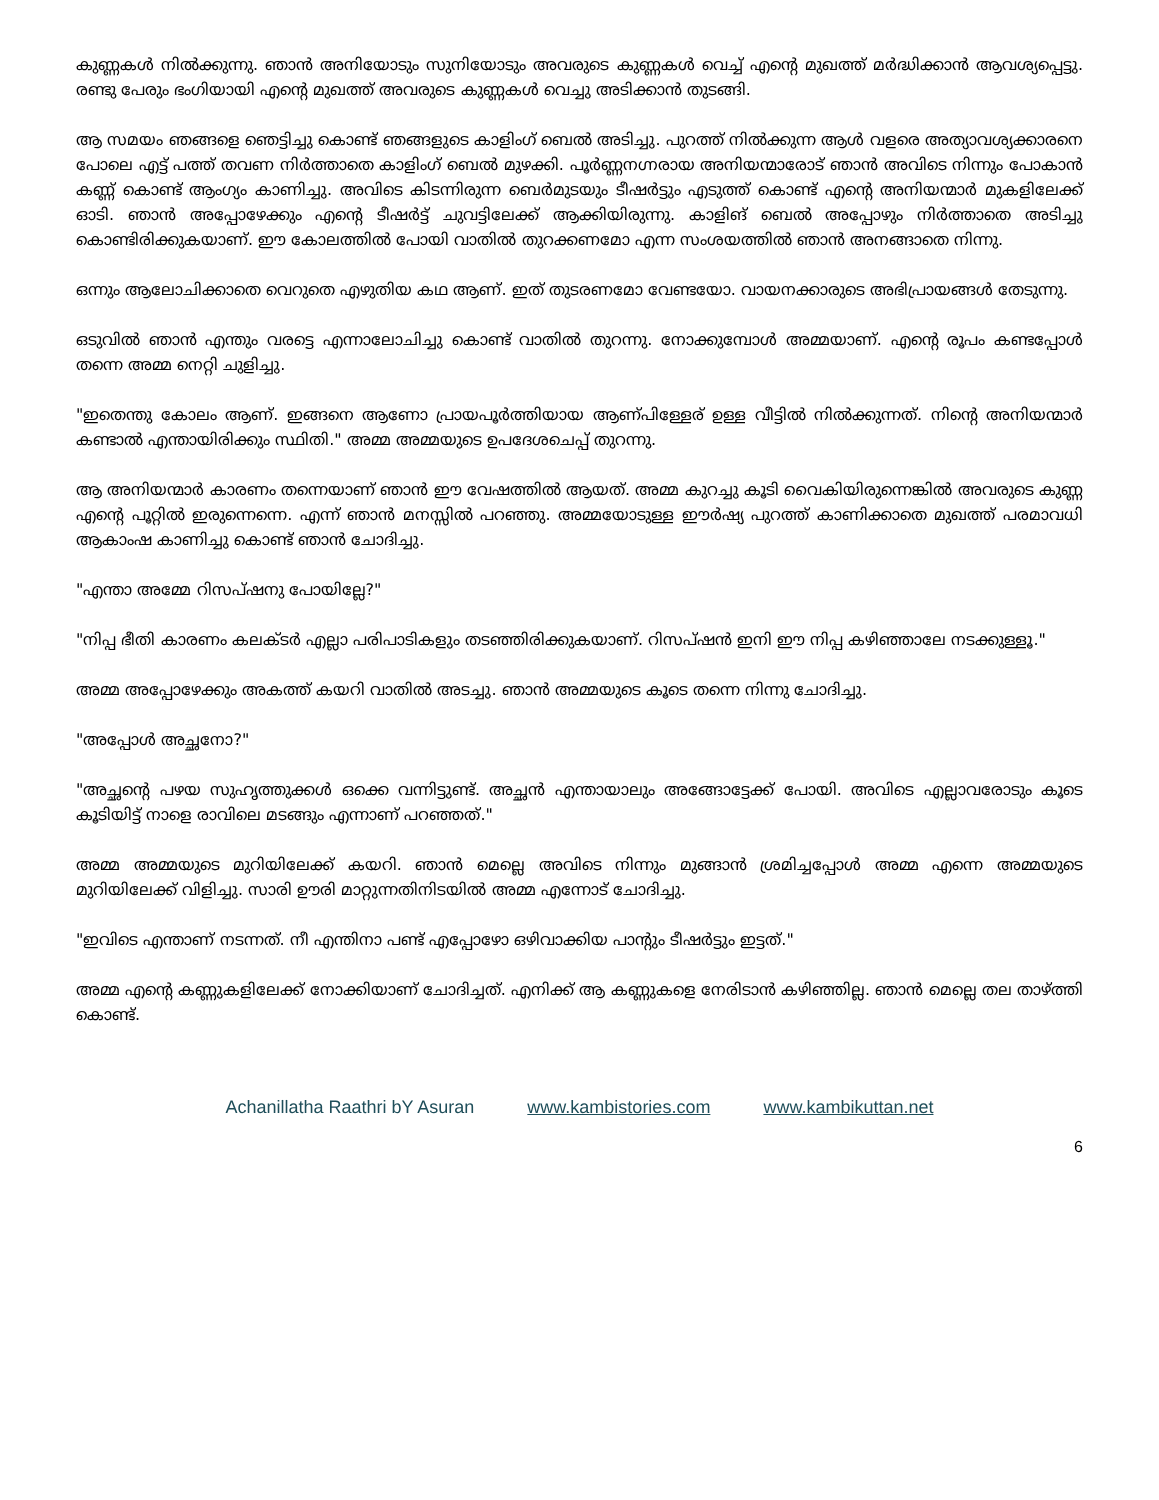കുണ്ണകൾ നിൽക്കുന്നു. ഞാൻ അനിയോടും സുനിയോടും അവരുടെ കുണ്ണകൾ വെച്ച് എന്റെ മുഖത്ത് മർദ്ധിക്കാൻ ആവശ്യപ്പെട്ടു. രണ്ടു പേരും ഭംഗിയായി എന്റെ മുഖത്ത് അവരുടെ കുണ്ണകൾ വെച്ചു അടിക്കാൻ തുടങ്ങി.
ആ സമയം ഞങ്ങളെ ഞെട്ടിച്ചു കൊണ്ട് ഞങ്ങളുടെ കാളിംഗ് ബെൽ അടിച്ചു. പുറത്ത് നിൽക്കുന്ന ആൾ വളരെ അത്യാവശ്യക്കാരനെ പോലെ എട്ട് പത്ത് തവണ നിർത്താതെ കാളിംഗ് ബെൽ മുഴക്കി. പൂർണ്ണനഗ്നരായ അനിയന്മാരോട് ഞാൻ അവിടെ നിന്നും പോകാൻ കണ്ണ് കൊണ്ട് ആംഗ്യം കാണിച്ചു. അവിടെ കിടന്നിരുന്ന ബെർമുടയും ടീഷർട്ടും എടുത്ത് കൊണ്ട് എന്റെ അനിയന്മാർ മുകളിലേക്ക് ഓടി. ഞാൻ അപ്പോഴേക്കും എന്റെ ടീഷർട്ട് ചുവട്ടിലേക്ക് ആക്കിയിരുന്നു. കാളിങ് ബെൽ അപ്പോഴും നിർത്താതെ അടിച്ചു കൊണ്ടിരിക്കുകയാണ്. ഈ കോലത്തിൽ പോയി വാതിൽ തുറക്കണമോ എന്ന സംശയത്തിൽ ഞാൻ അനങ്ങാതെ നിന്നു.
ഒന്നും ആലോചിക്കാതെ വെറുതെ എഴുതിയ കഥ ആണ്. ഇത് തുടരണമോ വേണ്ടയോ. വായനക്കാരുടെ അഭിപ്രായങ്ങൾ തേടുന്നു.
ഒടുവിൽ ഞാൻ എന്തും വരട്ടെ എന്നാലോചിച്ചു കൊണ്ട് വാതിൽ തുറന്നു. നോക്കുമ്പോൾ അമ്മയാണ്. എന്റെ രൂപം കണ്ടപ്പോൾ തന്നെ അമ്മ നെറ്റി ചുളിച്ചു.
"ഇതെന്തു കോലം ആണ്. ഇങ്ങനെ ആണോ പ്രായപൂർത്തിയായ ആണ്പിള്ളേര് ഉള്ള വീട്ടിൽ നിൽക്കുന്നത്. നിന്റെ അനിയന്മാർ കണ്ടാൽ എന്തായിരിക്കും സ്ഥിതി." അമ്മ അമ്മയുടെ ഉപദേശചെപ്പ് തുറന്നു.
ആ അനിയന്മാർ കാരണം തന്നെയാണ് ഞാൻ ഈ വേഷത്തിൽ ആയത്. അമ്മ കുറച്ചു കൂടി വൈകിയിരുന്നെങ്കിൽ അവരുടെ കുണ്ണ എന്റെ പൂറ്റിൽ ഇരുന്നെന്നെ. എന്ന് ഞാൻ മനസ്സിൽ പറഞ്ഞു. അമ്മയോടുള്ള ഈർഷ്യ പുറത്ത് കാണിക്കാതെ മുഖത്ത് പരമാവധി ആകാംഷ കാണിച്ചു കൊണ്ട് ഞാൻ ചോദിച്ചു.
"എന്താ അമ്മേ റിസപ്ഷനു പോയില്ലേ?"
"നിപ്പ ഭീതി കാരണം കലക്ടർ എല്ലാ പരിപാടികളും തടഞ്ഞിരിക്കുകയാണ്. റിസപ്ഷൻ ഇനി ഈ നിപ്പ കഴിഞ്ഞാലേ നടക്കുള്ളൂ."
അമ്മ അപ്പോഴേക്കും അകത്ത് കയറി വാതിൽ അടച്ചു. ഞാൻ അമ്മയുടെ കൂടെ തന്നെ നിന്നു ചോദിച്ചു.
"അപ്പോൾ അച്ഛനോ?"
"അച്ഛന്റെ പഴയ സുഹൃത്തുക്കൾ ഒക്കെ വന്നിട്ടുണ്ട്. അച്ഛൻ എന്തായാലും അങ്ങോട്ടേക്ക് പോയി. അവിടെ എല്ലാവരോടും കൂടെ കൂടിയിട്ട് നാളെ രാവിലെ മടങ്ങും എന്നാണ് പറഞ്ഞത്."
അമ്മ അമ്മയുടെ മുറിയിലേക്ക് കയറി. ഞാൻ മെല്ലെ അവിടെ നിന്നും മുങ്ങാൻ ശ്രമിച്ചപ്പോൾ അമ്മ എന്നെ അമ്മയുടെ മുറിയിലേക്ക് വിളിച്ചു. സാരി ഊരി മാറ്റുന്നതിനിടയിൽ അമ്മ എന്നോട് ചോദിച്ചു.
"ഇവിടെ എന്താണ് നടന്നത്. നീ എന്തിനാ പണ്ട് എപ്പോഴോ ഒഴിവാക്കിയ പാന്റും ടീഷർട്ടും ഇട്ടത്."
അമ്മ എന്റെ കണ്ണുകളിലേക്ക് നോക്കിയാണ് ചോദിച്ചത്. എനിക്ക് ആ കണ്ണുകളെ നേരിടാൻ കഴിഞ്ഞില്ല. ഞാൻ മെല്ലെ തല താഴ്ത്തി കൊണ്ട്.
Achanillatha Raathri bY Asuran www.kambistories.com www.kambikuttan.net
6